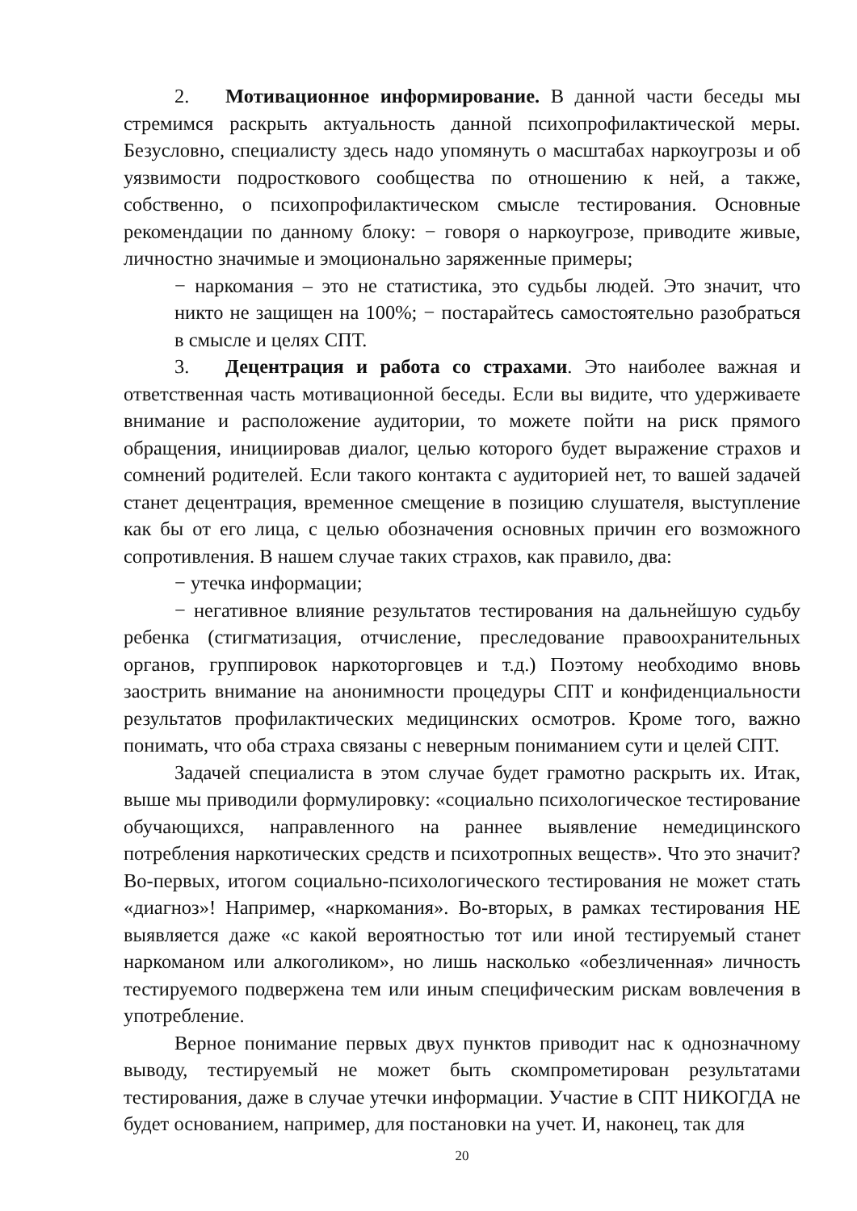2. Мотивационное информирование. В данной части беседы мы стремимся раскрыть актуальность данной психопрофилактической меры. Безусловно, специалисту здесь надо упомянуть о масштабах наркоугрозы и об уязвимости подросткового сообщества по отношению к ней, а также, собственно, о психопрофилактическом смысле тестирования. Основные рекомендации по данному блоку: − говоря о наркоугрозе, приводите живые, личностно значимые и эмоционально заряженные примеры;
− наркомания – это не статистика, это судьбы людей. Это значит, что никто не защищен на 100%; − постарайтесь самостоятельно разобраться в смысле и целях СПТ.
3. Децентрация и работа со страхами. Это наиболее важная и ответственная часть мотивационной беседы. Если вы видите, что удерживаете внимание и расположение аудитории, то можете пойти на риск прямого обращения, инициировав диалог, целью которого будет выражение страхов и сомнений родителей. Если такого контакта с аудиторией нет, то вашей задачей станет децентрация, временное смещение в позицию слушателя, выступление как бы от его лица, с целью обозначения основных причин его возможного сопротивления. В нашем случае таких страхов, как правило, два:
− утечка информации;
− негативное влияние результатов тестирования на дальнейшую судьбу ребенка (стигматизация, отчисление, преследование правоохранительных органов, группировок наркоторговцев и т.д.) Поэтому необходимо вновь заострить внимание на анонимности процедуры СПТ и конфиденциальности результатов профилактических медицинских осмотров. Кроме того, важно понимать, что оба страха связаны с неверным пониманием сути и целей СПТ.
Задачей специалиста в этом случае будет грамотно раскрыть их. Итак, выше мы приводили формулировку: «социально психологическое тестирование обучающихся, направленного на раннее выявление немедицинского потребления наркотических средств и психотропных веществ». Что это значит? Во-первых, итогом социально-психологического тестирования не может стать «диагноз»! Например, «наркомания». Во-вторых, в рамках тестирования НЕ выявляется даже «с какой вероятностью тот или иной тестируемый станет наркоманом или алкоголиком», но лишь насколько «обезличенная» личность тестируемого подвержена тем или иным специфическим рискам вовлечения в употребление.
Верное понимание первых двух пунктов приводит нас к однозначному выводу, тестируемый не может быть скомпрометирован результатами тестирования, даже в случае утечки информации. Участие в СПТ НИКОГДА не будет основанием, например, для постановки на учет. И, наконец, так для
20